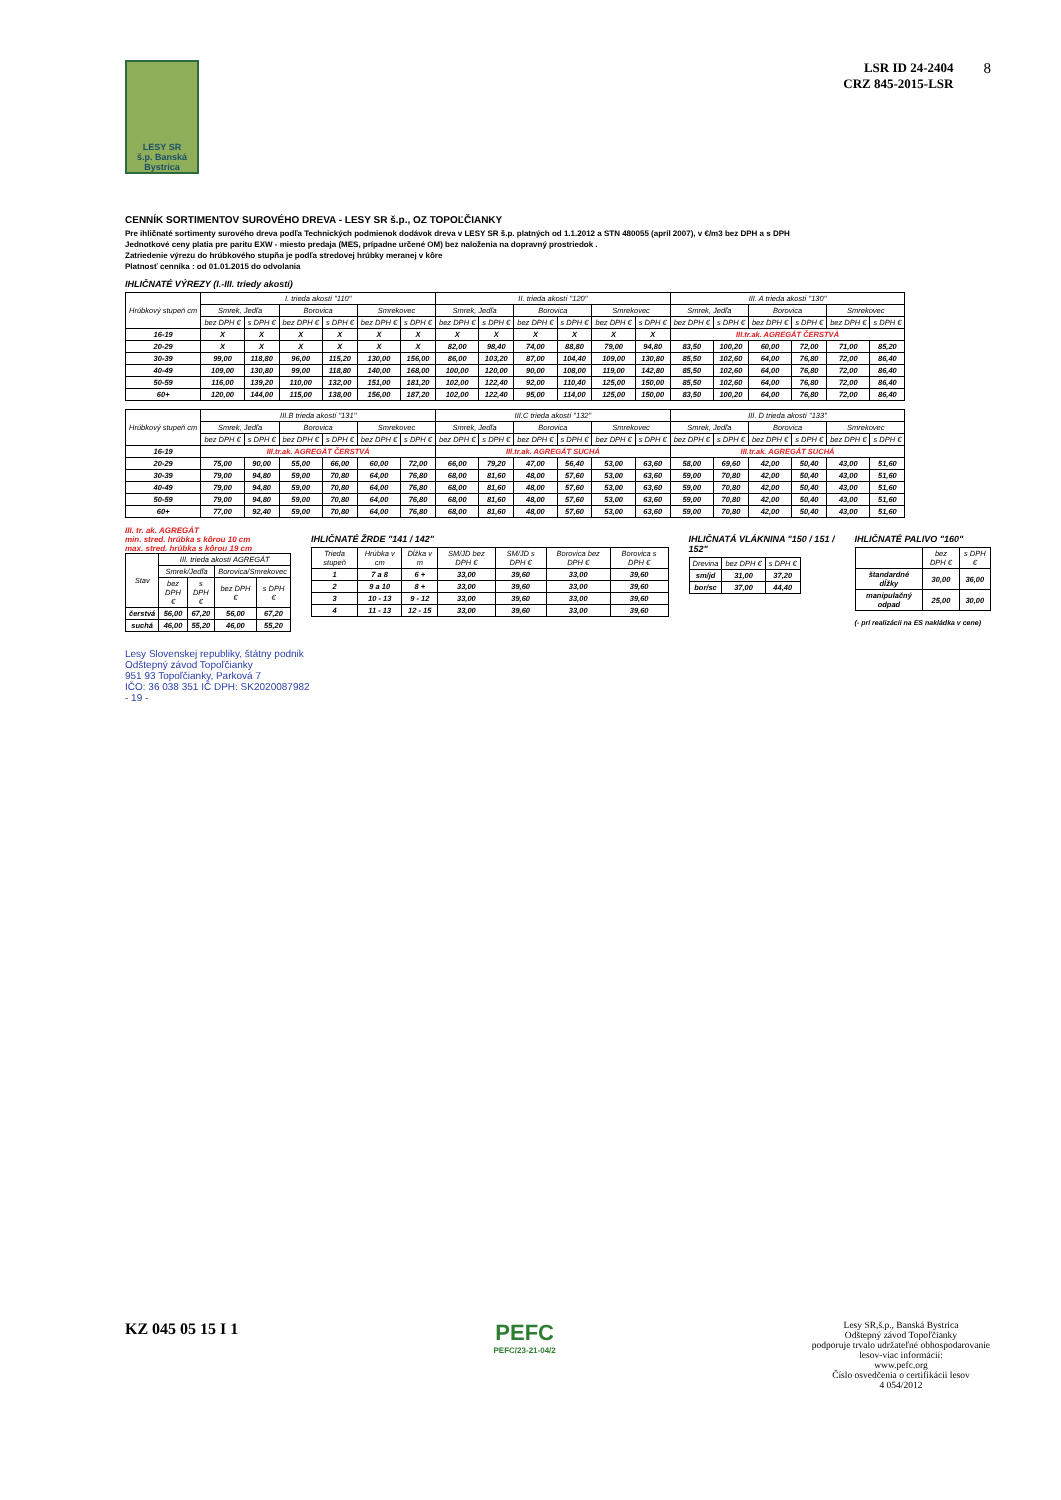LESY SR
š.p. Banská Bystrica
LSR ID 24-2404
CRZ 845-2015-LSR
8
CENNÍK SORTIMENTOV SUROVÉHO DREVA - LESY SR š.p., OZ TOPOĽČIANKY
Pre ihličnaté sortimenty surového dreva podľa Technických podmienok dodávok dreva v LESY SR š.p. platných od 1.1.2012 a STN 480055 (apríl 2007), v €/m3 bez DPH a s DPH
Jednotkové ceny platia pre paritu EXW - miesto predaja (MES, prípadne určené OM) bez naloženia na dopravný prostriedok .
Zatriedenie výrezu do hrúbkového stupňa je podľa stredovej hrúbky meranej v kôre
Platnosť cenníka : od 01.01.2015 do odvolania
IHLIČNATÉ VÝREZY (I.-III. triedy akostí)
| Hrúbkový stupeň cm | I. trieda akostí "110" | | | | | | II. trieda akostí "120" | | | | | | III. A trieda akostí "130" | | | | | |
| --- | --- | --- | --- | --- | --- | --- | --- | --- | --- | --- | --- | --- | --- | --- | --- | --- | --- | --- |
| | Smrek, Jedľa | | Borovica | | Smrekovec | | Smrek, Jedľa | | Borovica | | Smrekovec | | Smrek, Jedľa | | Borovica | | Smrekovec | |
| | bez DPH € | s DPH € | bez DPH € | s DPH € | bez DPH € | s DPH € | bez DPH € | s DPH € | bez DPH € | s DPH € | bez DPH € | s DPH € | bez DPH € | s DPH € | bez DPH € | s DPH € | bez DPH € | s DPH € |
| 16-19 | X | X | X | X | X | X | X | X | X | X | X | X | III.tr.ak. AGREGÁT ČERSTVÁ | | | | | |
| 20-29 | X | X | X | X | X | X | 82,00 | 98,40 | 74,00 | 88,80 | 79,00 | 94,80 | 83,50 | 100,20 | 60,00 | 72,00 | 71,00 | 85,20 |
| 30-39 | 99,00 | 118,80 | 96,00 | 115,20 | 130,00 | 156,00 | 86,00 | 103,20 | 87,00 | 104,40 | 109,00 | 130,80 | 85,50 | 102,60 | 64,00 | 76,80 | 72,00 | 86,40 |
| 40-49 | 109,00 | 130,80 | 99,00 | 118,80 | 140,00 | 168,00 | 100,00 | 120,00 | 90,00 | 108,00 | 119,00 | 142,80 | 85,50 | 102,60 | 64,00 | 76,80 | 72,00 | 86,40 |
| 50-59 | 116,00 | 139,20 | 110,00 | 132,00 | 151,00 | 181,20 | 102,00 | 122,40 | 92,00 | 110,40 | 125,00 | 150,00 | 85,50 | 102,60 | 64,00 | 76,80 | 72,00 | 86,40 |
| 60+ | 120,00 | 144,00 | 115,00 | 138,00 | 156,00 | 187,20 | 102,00 | 122,40 | 95,00 | 114,00 | 125,00 | 150,00 | 83,50 | 100,20 | 64,00 | 76,80 | 72,00 | 86,40 |
| Hrúbkový stupeň cm | III.B trieda akostí "131" | | | | | | III.C trieda akostí "132" | | | | | | III. D trieda akostí "133" | | | | | |
| --- | --- | --- | --- | --- | --- | --- | --- | --- | --- | --- | --- | --- | --- | --- | --- | --- | --- | --- |
| | Smrek, Jedľa | | Borovica | | Smrekovec | | Smrek, Jedľa | | Borovica | | Smrekovec | | Smrek, Jedľa | | Borovica | | Smrekovec | |
| | bez DPH € | s DPH € | bez DPH € | s DPH € | bez DPH € | s DPH € | bez DPH € | s DPH € | bez DPH € | s DPH € | bez DPH € | s DPH € | bez DPH € | s DPH € | bez DPH € | s DPH € | bez DPH € | s DPH € |
| 16-19 | III.tr.ak. AGREGÁT ČERSTVÁ | | | | | | III.tr.ak. AGREGÁT SUCHÁ | | | | | | III.tr.ak. AGREGÁT SUCHÁ | | | | | |
| 20-29 | 75,00 | 90,00 | 55,00 | 66,00 | 60,00 | 72,00 | 66,00 | 79,20 | 47,00 | 56,40 | 53,00 | 63,60 | 58,00 | 69,60 | 42,00 | 50,40 | 43,00 | 51,60 |
| 30-39 | 79,00 | 94,80 | 59,00 | 70,80 | 64,00 | 76,80 | 68,00 | 81,60 | 48,00 | 57,60 | 53,00 | 63,60 | 59,00 | 70,80 | 42,00 | 50,40 | 43,00 | 51,60 |
| 40-49 | 79,00 | 94,80 | 59,00 | 70,80 | 64,00 | 76,80 | 68,00 | 81,60 | 48,00 | 57,60 | 53,00 | 63,60 | 59,00 | 70,80 | 42,00 | 50,40 | 43,00 | 51,60 |
| 50-59 | 79,00 | 94,80 | 59,00 | 70,80 | 64,00 | 76,80 | 68,00 | 81,60 | 48,00 | 57,60 | 53,00 | 63,60 | 59,00 | 70,80 | 42,00 | 50,40 | 43,00 | 51,60 |
| 60+ | 77,00 | 92,40 | 59,00 | 70,80 | 64,00 | 76,80 | 68,00 | 81,60 | 48,00 | 57,60 | 53,00 | 63,60 | 59,00 | 70,80 | 42,00 | 50,40 | 43,00 | 51,60 |
III. tr. ak. AGREGÁT
min. stred. hrúbka s kôrou 10 cm
max. stred. hrúbka s kôrou 19 cm
| Stav | III. trieda akostí AGREGÁT | | | |
| --- | --- | --- | --- | --- |
| | Smrek/Jedľa | | Borovica/Smrekovec | |
| | bez DPH € | s DPH € | bez DPH € | s DPH € |
| čerstvá | 56,00 | 67,20 | 56,00 | 67,20 |
| suchá | 46,00 | 55,20 | 46,00 | 55,20 |
IHLIČNATÉ ŽRDE "141 / 142"
| Trieda stupeň | Hrúbka v cm | Dĺžka v m | SM/JD bez DPH € | SM/JD s DPH € | Borovica bez DPH € | Borovica s DPH € |
| --- | --- | --- | --- | --- | --- | --- |
| 1 | 7 a 8 | 6 + | 33,00 | 39,60 | 33,00 | 39,60 |
| 2 | 9 a 10 | 8 + | 33,00 | 39,60 | 33,00 | 39,60 |
| 3 | 10 - 13 | 9 - 12 | 33,00 | 39,60 | 33,00 | 39,60 |
| 4 | 11 - 13 | 12 - 15 | 33,00 | 39,60 | 33,00 | 39,60 |
IHLIČNATÁ VLÁKNINA "150 / 151 / 152"
| Drevina | bez DPH € | s DPH € |
| --- | --- | --- |
| sm/jd | 31,00 | 37,20 |
| bor/sc | 37,00 | 44,40 |
IHLIČNATÉ PALIVO "160"
| | bez DPH € | s DPH € |
| --- | --- | --- |
| štandardné dĺžky | 30,00 | 36,00 |
| manipulačný odpad | 25,00 | 30,00 |
(- pri realizácii na ES nakládka v cene)
Lesy Slovenskej republiky, štátny podnik
Odštepný závod Topoľčianky
951 93 Topoľčianky, Parková 7
IČO: 36 038 351 IČ DPH: SK2020087982
- 19 -
KZ 045 05 15 I 1
PEFC
PEFC/23-21-04/2
Lesy SR,š.p., Banská Bystrica
Odštepný závod Topoľčianky
podporuje trvalo udržateľné obhospodarovanie lesov-viac informácií:
www.pefc.org
Číslo osvedčenia o certifikácii lesov
4 054/2012